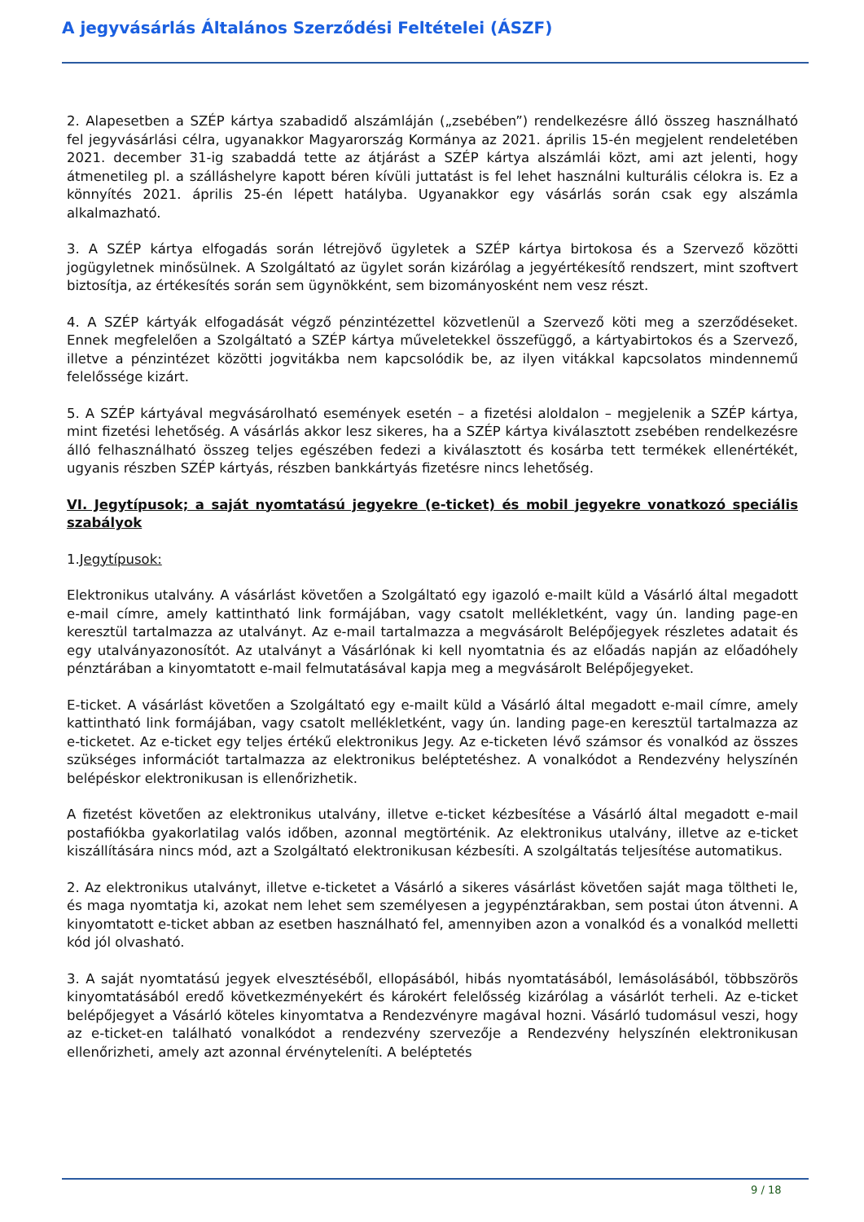A jegyvásárlás Általános Szerződési Feltételei (ÁSZF)
2. Alapesetben a SZÉP kártya szabadidő alszámláján („zsebében”) rendelkezésre álló összeg használható fel jegyvásárlási célra, ugyanakkor Magyarország Kormánya az 2021. április 15-én megjelent rendeletében 2021. december 31-ig szabaddá tette az átjárást a SZÉP kártya alszámlái közt, ami azt jelenti, hogy átmenetileg pl. a szálláshelyre kapott béren kívüli juttatást is fel lehet használni kulturális célokra is. Ez a könnyítés 2021. április 25-én lépett hatályba. Ugyanakkor egy vásárlás során csak egy alszámla alkalmazható.
3. A SZÉP kártya elfogadás során létrejövő ügyletek a SZÉP kártya birtokosa és a Szervező közötti jogügyletnek minősülnek. A Szolgáltató az ügylet során kizárólag a jegyértékesítő rendszert, mint szoftvert biztosítja, az értékesítés során sem ügynökként, sem bizományosként nem vesz részt.
4. A SZÉP kártyák elfogadását végző pénzintézettel közvetlenül a Szervező köti meg a szerződéseket. Ennek megfelelően a Szolgáltató a SZÉP kártya műveletekkel összefüggő, a kártyabirtokos és a Szervező, illetve a pénzintézet közötti jogvitákba nem kapcsolódik be, az ilyen vitákkal kapcsolatos mindennemű felelőssége kizárt.
5. A SZÉP kártyával megvásárolható események esetén – a fizetési aloldalon – megjelenik a SZÉP kártya, mint fizetési lehetőség. A vásárlás akkor lesz sikeres, ha a SZÉP kártya kiválasztott zsebében rendelkezésre álló felhasználható összeg teljes egészében fedezi a kiválasztott és kosárba tett termékek ellenértékét, ugyanis részben SZÉP kártyás, részben bankkártyás fizetésre nincs lehetőség.
VI. Jegytípusok; a saját nyomtatású jegyekre (e-ticket) és mobil jegyekre vonatkozó speciális szabályok
1.Jegytípusok:
Elektronikus utalvány. A vásárlást követően a Szolgáltató egy igazoló e-mailt küld a Vásárló által megadott e-mail címre, amely kattintható link formájában, vagy csatolt mellékletként, vagy ún. landing page-en keresztül tartalmazza az utalványt. Az e-mail tartalmazza a megvásárolt Belépőjegyek részletes adatait és egy utalványazonosítót. Az utalványt a Vásárlónak ki kell nyomtatnia és az előadás napján az előadóhely pénztárában a kinyomtatott e-mail felmutatásával kapja meg a megvásárolt Belépőjegyeket.
E-ticket. A vásárlást követően a Szolgáltató egy e-mailt küld a Vásárló által megadott e-mail címre, amely kattintható link formájában, vagy csatolt mellékletként, vagy ún. landing page-en keresztül tartalmazza az e-ticketet. Az e-ticket egy teljes értékű elektronikus Jegy. Az e-ticketen lévő számsor és vonalkód az összes szükséges információt tartalmazza az elektronikus beléptetéshez. A vonalkódot a Rendezvény helyszínén belépéskor elektronikusan is ellenőrizhetik.
A fizetést követően az elektronikus utalvány, illetve e-ticket kézbesítése a Vásárló által megadott e-mail postafiókba gyakorlatilag valós időben, azonnal megtörténik. Az elektronikus utalvány, illetve az e-ticket kiszállítására nincs mód, azt a Szolgáltató elektronikusan kézbesíti. A szolgáltatás teljesítése automatikus.
2. Az elektronikus utalványt, illetve e-ticketet a Vásárló a sikeres vásárlást követően saját maga töltheti le, és maga nyomtatja ki, azokat nem lehet sem személyesen a jegypénztárakban, sem postai úton átvenni. A kinyomtatott e-ticket abban az esetben használható fel, amennyiben azon a vonalkód és a vonalkód melletti kód jól olvasható.
3. A saját nyomtatású jegyek elvesztéséből, ellopásából, hibás nyomtatásából, lemásolásából, többszörös kinyomtatásából eredő következményekért és károkért felelősség kizárólag a vásárlót terheli. Az e-ticket belépőjegyet a Vásárló köteles kinyomtatva a Rendezvényre magával hozni. Vásárló tudomásul veszi, hogy az e-ticket-en található vonalkódot a rendezvény szervezője a Rendezvény helyszínén elektronikusan ellenőrizheti, amely azt azonnal érvényteleníti. A beléptetés
9 / 18